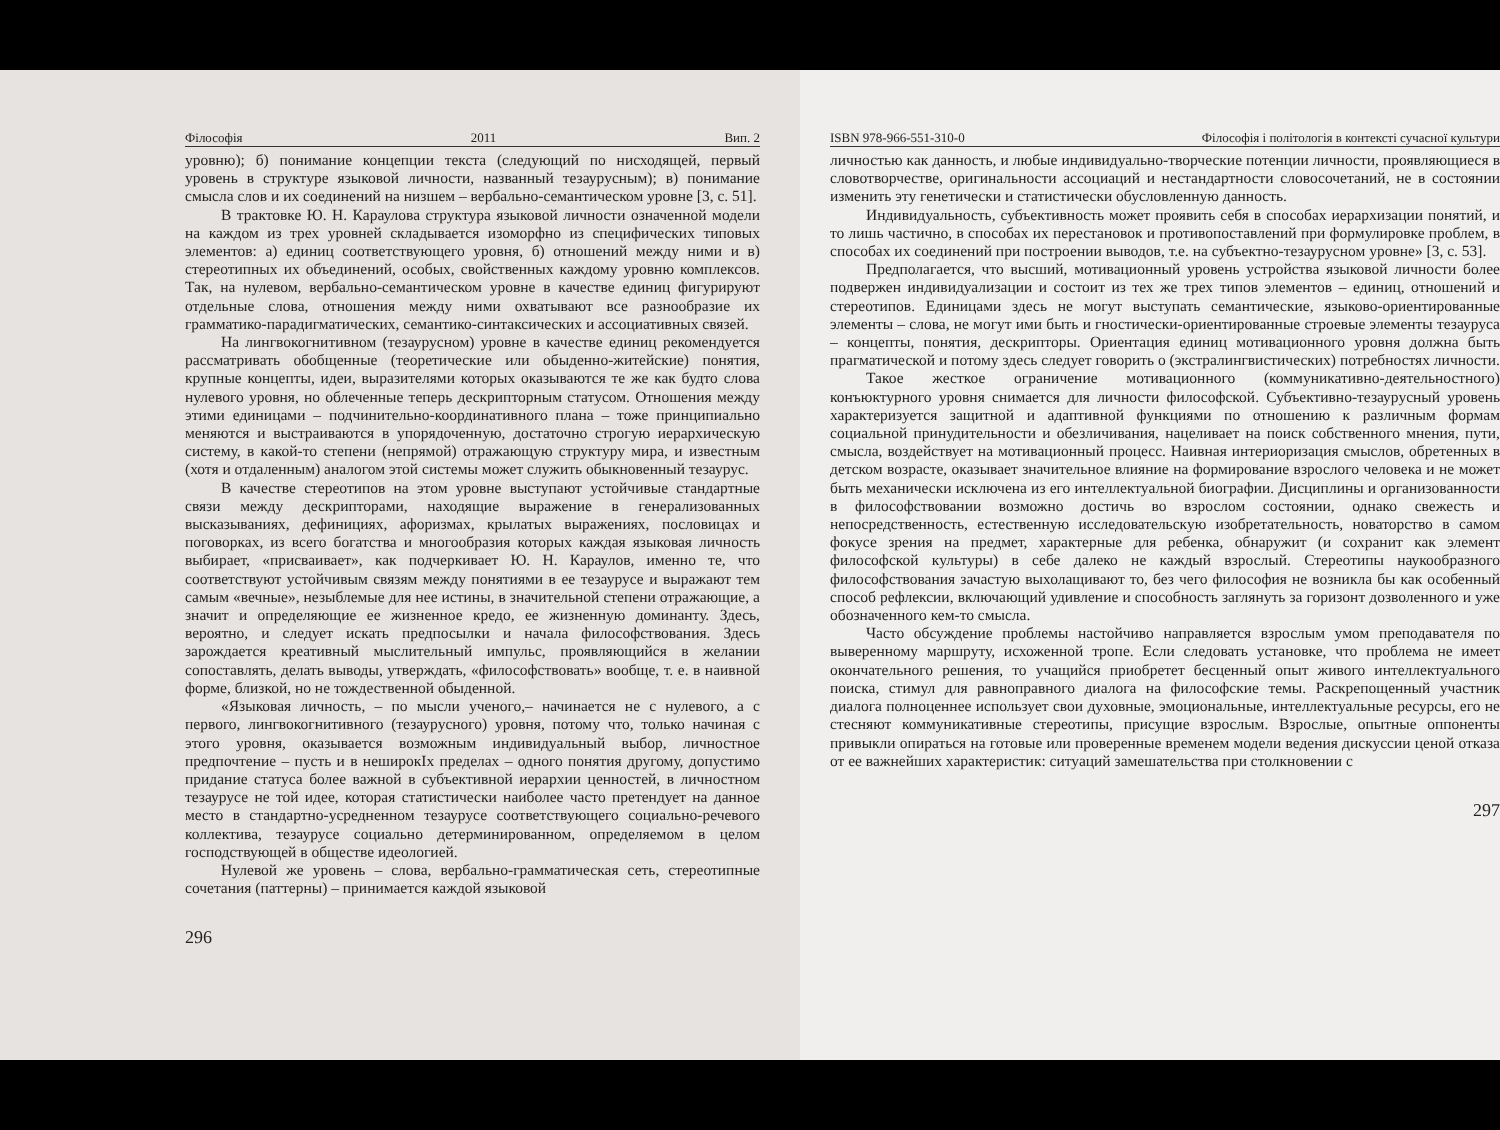Філософія 2011 Вип. 2
уровню); б) понимание концепции текста (следующий по нисходящей, первый уровень в структуре языковой личности, названный тезаурусным); в) понимание смысла слов и их соединений на низшем – вербально-семантическом уровне [3, с. 51].
В трактовке Ю. Н. Караулова структура языковой личности означенной модели на каждом из трех уровней складывается изоморфно из специфических типовых элементов: а) единиц соответствующего уровня, б) отношений между ними и в) стереотипных их объединений, особых, свойственных каждому уровню комплексов. Так, на нулевом, вербально-семантическом уровне в качестве единиц фигурируют отдельные слова, отношения между ними охватывают все разнообразие их грамматико-парадигматических, семантико-синтаксических и ассоциативных связей.
На лингвокогнитивном (тезаурусном) уровне в качестве единиц рекомендуется рассматривать обобщенные (теоретические или обыденно-житейские) понятия, крупные концепты, идеи, выразителями которых оказываются те же как будто слова нулевого уровня, но облеченные теперь дескрипторным статусом. Отношения между этими единицами – подчинительно-координативного плана – тоже принципиально меняются и выстраиваются в упорядоченную, достаточно строгую иерархическую систему, в какой-то степени (непрямой) отражающую структуру мира, и известным (хотя и отдаленным) аналогом этой системы может служить обыкновенный тезаурус.
В качестве стереотипов на этом уровне выступают устойчивые стандартные связи между дескрипторами, находящие выражение в генерализованных высказываниях, дефинициях, афоризмах, крылатых выражениях, пословицах и поговорках, из всего богатства и многообразия которых каждая языковая личность выбирает, «присваивает», как подчеркивает Ю. Н. Караулов, именно те, что соответствуют устойчивым связям между понятиями в ее тезаурусе и выражают тем самым «вечные», незыблемые для нее истины, в значительной степени отражающие, а значит и определяющие ее жизненное кредо, ее жизненную доминанту. Здесь, вероятно, и следует искать предпосылки и начала философствования. Здесь зарождается креативный мыслительный импульс, проявляющийся в желании сопоставлять, делать выводы, утверждать, «философствовать» вообще, т. е. в наивной форме, близкой, но не тождественной обыденной.
«Языковая личность, – по мысли ученого,– начинается не с нулевого, а с первого, лингвокогнитивного (тезаурусного) уровня, потому что, только начиная с этого уровня, оказывается возможным индивидуальный выбор, личностное предпочтение – пусть и в неширокIх пределах – одного понятия другому, допустимо придание статуса более важной в субъективной иерархии ценностей, в личностном тезаурусе не той идее, которая статистически наиболее часто претендует на данное место в стандартно-усредненном тезаурусе соответствующего социально-речевого коллектива, тезаурусе социально детерминированном, определяемом в целом господствующей в обществе идеологией.
Нулевой же уровень – слова, вербально-грамматическая сеть, стереотипные сочетания (паттерны) – принимается каждой языковой
296
ISBN 978-966-551-310-0 Філософія і політологія в контексті сучасної культури
личностью как данность, и любые индивидуально-творческие потенции личности, проявляющиеся в словотворчестве, оригинальности ассоциаций и нестандартности словосочетаний, не в состоянии изменить эту генетически и статистически обусловленную данность.
Индивидуальность, субъективность может проявить себя в способах иерархизации понятий, и то лишь частично, в способах их перестановок и противопоставлений при формулировке проблем, в способах их соединений при построении выводов, т.е. на субъектно-тезаурусном уровне» [3, с. 53].
Предполагается, что высший, мотивационный уровень устройства языковой личности более подвержен индивидуализации и состоит из тех же трех типов элементов – единиц, отношений и стереотипов. Единицами здесь не могут выступать семантические, языково-ориентированные элементы – слова, не могут ими быть и гностически-ориентированные строевые элементы тезауруса – концепты, понятия, дескрипторы. Ориентация единиц мотивационного уровня должна быть прагматической и потому здесь следует говорить о (экстралингвистических) потребностях личности.
Такое жесткое ограничение мотивационного (коммуникативно-деятельностного) конъюктурного уровня снимается для личности философской. Субъективно-тезаурусный уровень характеризуется защитной и адаптивной функциями по отношению к различным формам социальной принудительности и обезличивания, нацеливает на поиск собственного мнения, пути, смысла, воздействует на мотивационный процесс. Наивная интериоризация смыслов, обретенных в детском возрасте, оказывает значительное влияние на формирование взрослого человека и не может быть механически исключена из его интеллектуальной биографии. Дисциплины и организованности в философствовании возможно достичь во взрослом состоянии, однако свежесть и непосредственность, естественную исследовательскую изобретательность, новаторство в самом фокусе зрения на предмет, характерные для ребенка, обнаружит (и сохранит как элемент философской культуры) в себе далеко не каждый взрослый. Стереотипы наукообразного философствования зачастую выхолащивают то, без чего философия не возникла бы как особенный способ рефлексии, включающий удивление и способность заглянуть за горизонт дозволенного и уже обозначенного кем-то смысла.
Часто обсуждение проблемы настойчиво направляется взрослым умом преподавателя по выверенному маршруту, исхоженной тропе. Если следовать установке, что проблема не имеет окончательного решения, то учащийся приобретет бесценный опыт живого интеллектуального поиска, стимул для равноправного диалога на философские темы. Раскрепощенный участник диалога полноценнее использует свои духовные, эмоциональные, интеллектуальные ресурсы, его не стесняют коммуникативные стереотипы, присущие взрослым. Взрослые, опытные оппоненты привыкли опираться на готовые или проверенные временем модели ведения дискуссии ценой отказа от ее важнейших характеристик: ситуаций замешательства при столкновении с
297